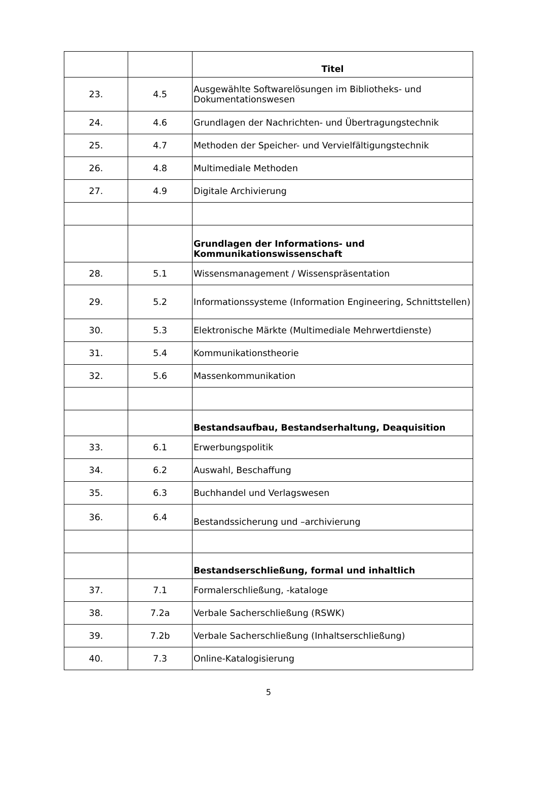| | | Titel |
| 23. | 4.5 | Ausgewählte Softwarelösungen im Bibliotheks- und Dokumentationswesen |
| 24. | 4.6 | Grundlagen der Nachrichten- und Übertragungstechnik |
| 25. | 4.7 | Methoden der Speicher- und Vervielfältigungstechnik |
| 26. | 4.8 | Multimediale Methoden |
| 27. | 4.9 | Digitale Archivierung |
| | | Grundlagen der Informations- und Kommunikationswissenschaft |
| 28. | 5.1 | Wissensmanagement / Wissenspräsentation |
| 29. | 5.2 | Informationssysteme (Information Engineering, Schnittstellen) |
| 30. | 5.3 | Elektronische Märkte (Multimediale Mehrwertdienste) |
| 31. | 5.4 | Kommunikationstheorie |
| 32. | 5.6 | Massenkommunikation |
| | | Bestandsaufbau, Bestandserhaltung, Deaquisition |
| 33. | 6.1 | Erwerbungspolitik |
| 34. | 6.2 | Auswahl, Beschaffung |
| 35. | 6.3 | Buchhandel und Verlagswesen |
| 36. | 6.4 | Bestandssicherung und –archivierung |
| | | Bestandserschließung, formal und inhaltlich |
| 37. | 7.1 | Formalerschließung, -kataloge |
| 38. | 7.2a | Verbale Sacherschließung (RSWK) |
| 39. | 7.2b | Verbale Sacherschließung (Inhaltserschließung) |
| 40. | 7.3 | Online-Katalogisierung |
5